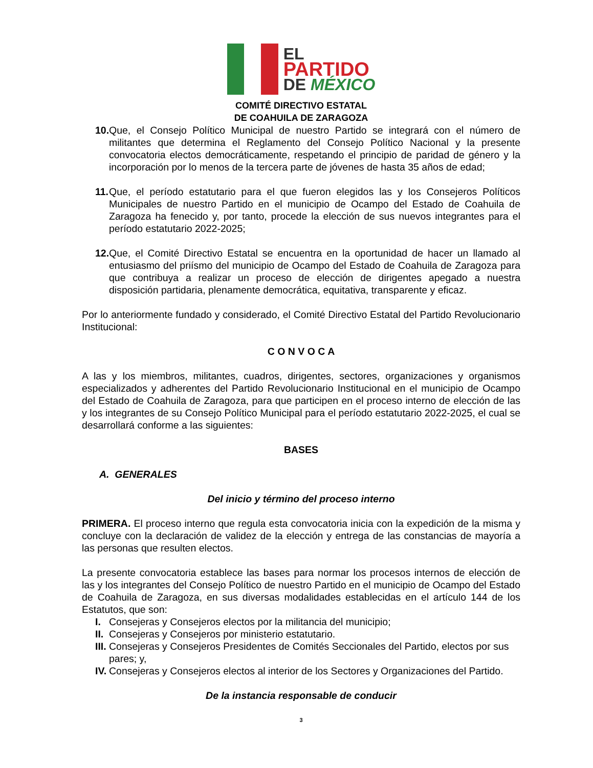EL
PARTIDO
DE MÉXICO
COMITÉ DIRECTIVO ESTATAL
DE COAHUILA DE ZARAGOZA
10. Que, el Consejo Político Municipal de nuestro Partido se integrará con el número de militantes que determina el Reglamento del Consejo Político Nacional y la presente convocatoria electos democráticamente, respetando el principio de paridad de género y la incorporación por lo menos de la tercera parte de jóvenes de hasta 35 años de edad;
11. Que, el período estatutario para el que fueron elegidos las y los Consejeros Políticos Municipales de nuestro Partido en el municipio de Ocampo del Estado de Coahuila de Zaragoza ha fenecido y, por tanto, procede la elección de sus nuevos integrantes para el período estatutario 2022-2025;
12. Que, el Comité Directivo Estatal se encuentra en la oportunidad de hacer un llamado al entusiasmo del priísmo del municipio de Ocampo del Estado de Coahuila de Zaragoza para que contribuya a realizar un proceso de elección de dirigentes apegado a nuestra disposición partidaria, plenamente democrática, equitativa, transparente y eficaz.
Por lo anteriormente fundado y considerado, el Comité Directivo Estatal del Partido Revolucionario Institucional:
C O N V O C A
A las y los miembros, militantes, cuadros, dirigentes, sectores, organizaciones y organismos especializados y adherentes del Partido Revolucionario Institucional en el municipio de Ocampo del Estado de Coahuila de Zaragoza, para que participen en el proceso interno de elección de las y los integrantes de su Consejo Político Municipal para el período estatutario 2022-2025, el cual se desarrollará conforme a las siguientes:
BASES
A. GENERALES
Del inicio y término del proceso interno
PRIMERA. El proceso interno que regula esta convocatoria inicia con la expedición de la misma y concluye con la declaración de validez de la elección y entrega de las constancias de mayoría a las personas que resulten electos.
La presente convocatoria establece las bases para normar los procesos internos de elección de las y los integrantes del Consejo Político de nuestro Partido en el municipio de Ocampo del Estado de Coahuila de Zaragoza, en sus diversas modalidades establecidas en el artículo 144 de los Estatutos, que son:
I. Consejeras y Consejeros electos por la militancia del municipio;
II. Consejeras y Consejeros por ministerio estatutario.
III. Consejeras y Consejeros Presidentes de Comités Seccionales del Partido, electos por sus pares; y,
IV. Consejeras y Consejeros electos al interior de los Sectores y Organizaciones del Partido.
De la instancia responsable de conducir
3